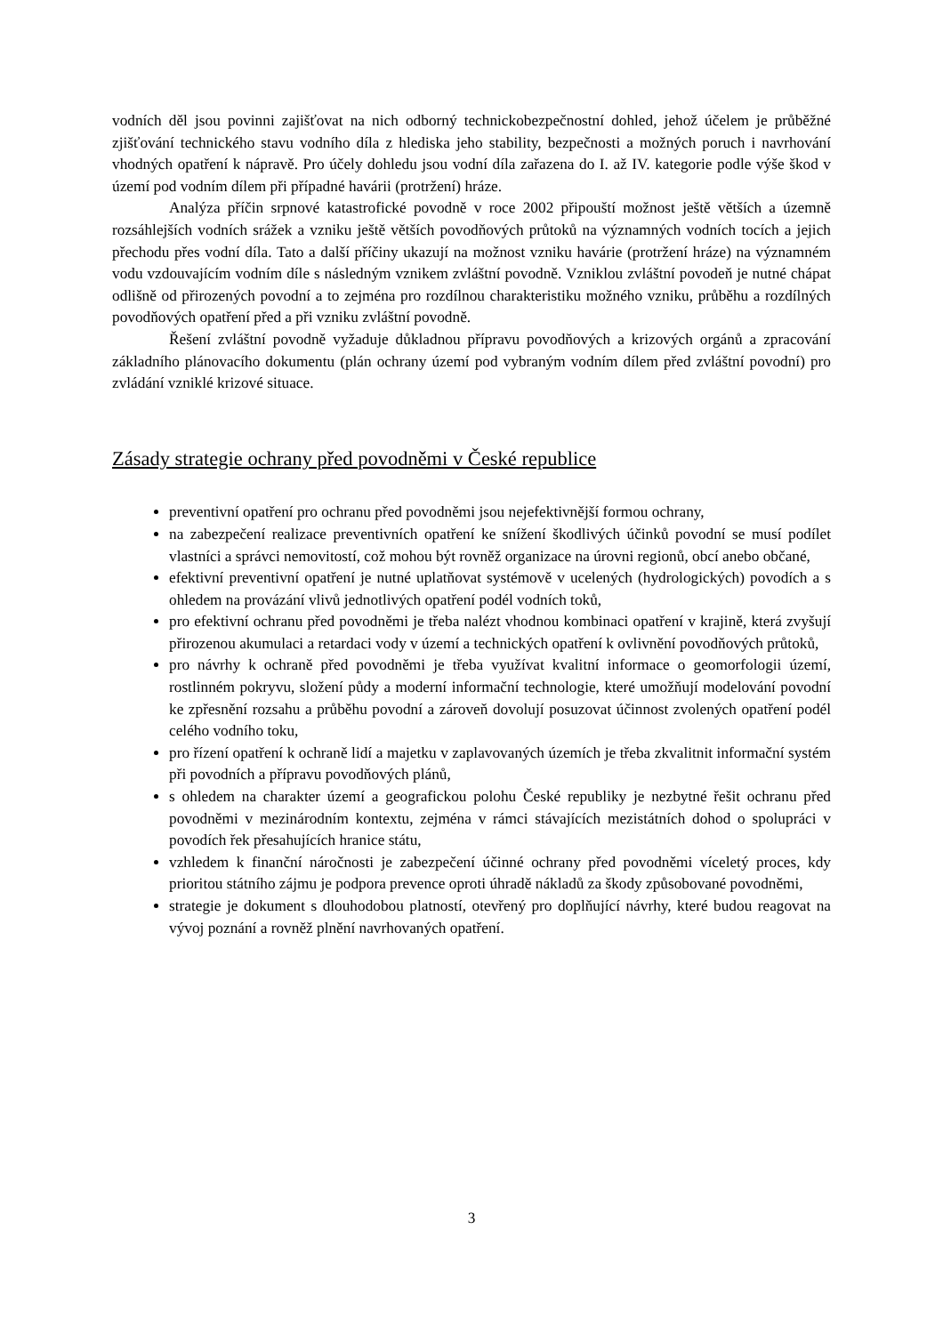vodních děl jsou povinni zajišťovat na nich odborný technickobezpečnostní dohled, jehož účelem je průběžné zjišťování technického stavu vodního díla z hlediska jeho stability, bezpečnosti a možných poruch i navrhování vhodných opatření k nápravě. Pro účely dohledu jsou vodní díla zařazena do I. až IV. kategorie podle výše škod v území pod vodním dílem při případné havárii (protržení) hráze.
Analýza příčin srpnové katastrofické povodně v roce 2002 připouští možnost ještě větších a územně rozsáhlejších vodních srážek a vzniku ještě větších povodňových průtoků na významných vodních tocích a jejich přechodu přes vodní díla. Tato a další příčiny ukazují na možnost vzniku havárie (protržení hráze) na významném vodu vzdouvajícím vodním díle s následným vznikem zvláštní povodně. Vzniklou zvláštní povodeň je nutné chápat odlišně od přirozených povodní a to zejména pro rozdílnou charakteristiku možného vzniku, průběhu a rozdílných povodňových opatření před a při vzniku zvláštní povodně.
Řešení zvláštní povodně vyžaduje důkladnou přípravu povodňových a krizových orgánů a zpracování základního plánovacího dokumentu (plán ochrany území pod vybraným vodním dílem před zvláštní povodní) pro zvládání vzniklé krizové situace.
Zásady strategie ochrany před povodněmi v České republice
preventivní opatření pro ochranu před povodněmi jsou nejefektivnější formou ochrany,
na zabezpečení realizace preventivních opatření ke snížení škodlivých účinků povodní se musí podílet vlastníci a správci nemovitostí, což mohou být rovněž organizace na úrovni regionů, obcí anebo občané,
efektivní preventivní opatření je nutné uplatňovat systémově v ucelených (hydrologických) povodích a s ohledem na provázání vlivů jednotlivých opatření podél vodních toků,
pro efektivní ochranu před povodněmi je třeba nalézt vhodnou kombinaci opatření v krajině, která zvyšují přirozenou akumulaci a retardaci vody v území a technických opatření k ovlivnění povodňových průtoků,
pro návrhy k ochraně před povodněmi je třeba využívat kvalitní informace o geomorfologii území, rostlinném pokryvu, složení půdy a moderní informační technologie, které umožňují modelování povodní ke zpřesnění rozsahu a průběhu povodní a zároveň dovolují posuzovat účinnost zvolených opatření podél celého vodního toku,
pro řízení opatření k ochraně lidí a majetku v zaplavovaných územích je třeba zkvalitnit informační systém při povodních a přípravu povodňových plánů,
s ohledem na charakter území a geografickou polohu České republiky je nezbytné řešit ochranu před povodněmi v mezinárodním kontextu, zejména v rámci stávajících mezistátních dohod o spolupráci v povodích řek přesahujících hranice státu,
vzhledem k finanční náročnosti je zabezpečení účinné ochrany před povodněmi víceletý proces, kdy prioritou státního zájmu je podpora prevence oproti úhradě nákladů za škody způsobované povodněmi,
strategie je dokument s dlouhodobou platností, otevřený pro doplňující návrhy, které budou reagovat na vývoj poznání a rovněž plnění navrhovaných opatření.
3